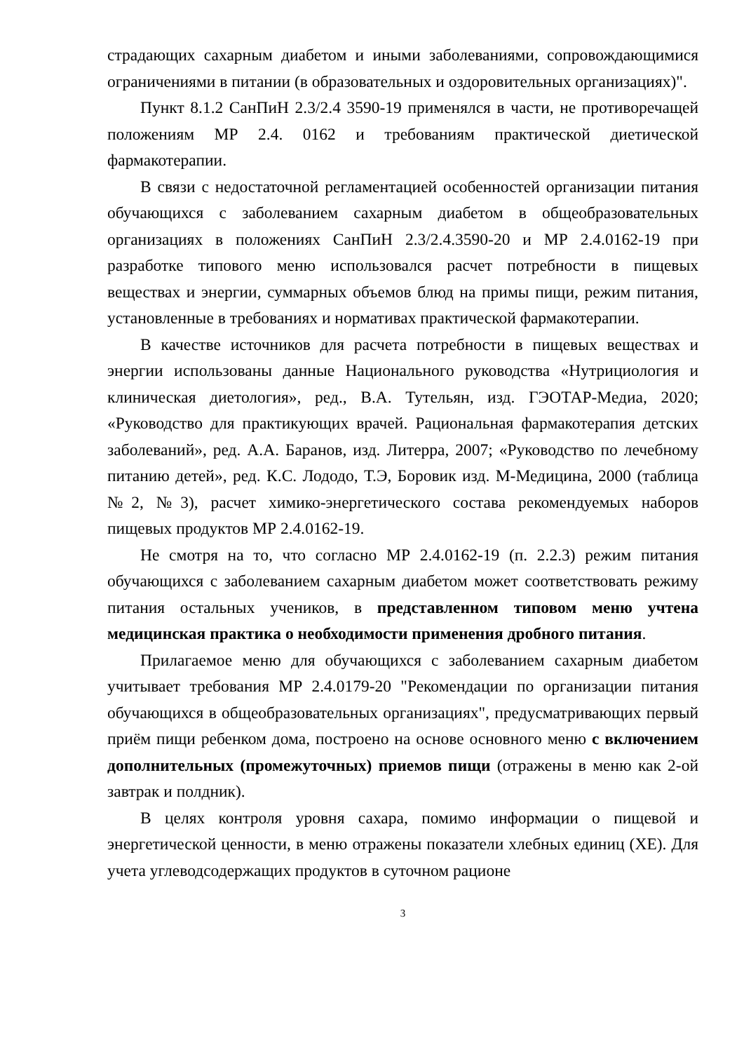страдающих сахарным диабетом и иными заболеваниями, сопровождающимися ограничениями в питании (в образовательных и оздоровительных организациях)".
Пункт 8.1.2 СанПиН 2.3/2.4 3590-19 применялся в части, не противоречащей положениям МР 2.4. 0162 и требованиям практической диетической фармакотерапии.
В связи с недостаточной регламентацией особенностей организации питания обучающихся с заболеванием сахарным диабетом в общеобразовательных организациях в положениях СанПиН 2.3/2.4.3590-20 и МР 2.4.0162-19 при разработке типового меню использовался расчет потребности в пищевых веществах и энергии, суммарных объемов блюд на примы пищи, режим питания, установленные в требованиях и нормативах практической фармакотерапии.
В качестве источников для расчета потребности в пищевых веществах и энергии использованы данные Национального руководства «Нутрициология и клиническая диетология», ред., В.А. Тутельян, изд. ГЭОТАР-Медиа, 2020; «Руководство для практикующих врачей. Рациональная фармакотерапия детских заболеваний», ред. А.А. Баранов, изд. Литерра, 2007; «Руководство по лечебному питанию детей», ред. К.С. Лододо, Т.Э, Боровик изд. М-Медицина, 2000 (таблица №2, №3), расчет химико-энергетического состава рекомендуемых наборов пищевых продуктов МР 2.4.0162-19.
Не смотря на то, что согласно МР 2.4.0162-19 (п. 2.2.3) режим питания обучающихся с заболеванием сахарным диабетом может соответствовать режиму питания остальных учеников, в представленном типовом меню учтена медицинская практика о необходимости применения дробного питания.
Прилагаемое меню для обучающихся с заболеванием сахарным диабетом учитывает требования МР 2.4.0179-20 "Рекомендации по организации питания обучающихся в общеобразовательных организациях", предусматривающих первый приём пищи ребенком дома, построено на основе основного меню с включением дополнительных (промежуточных) приемов пищи (отражены в меню как 2-ой завтрак и полдник).
В целях контроля уровня сахара, помимо информации о пищевой и энергетической ценности, в меню отражены показатели хлебных единиц (ХЕ). Для учета углеводсодержащих продуктов в суточном рационе
3